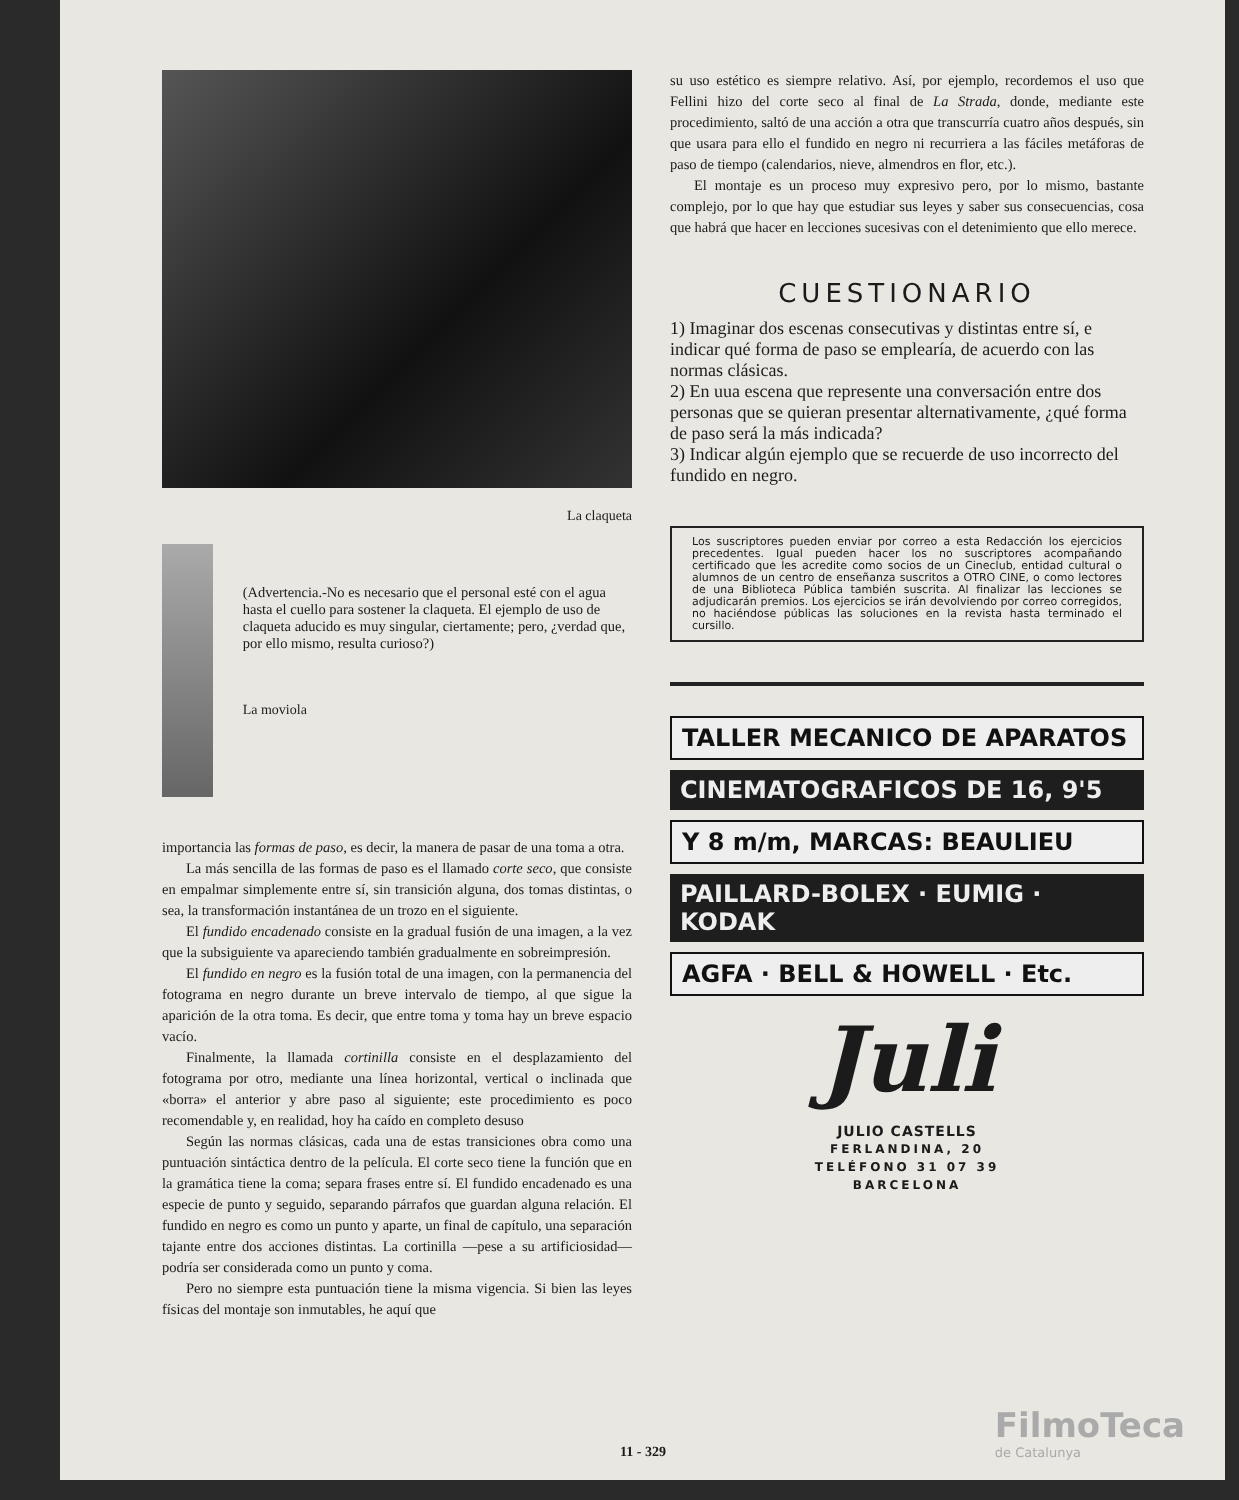La claqueta
(Advertencia.-No es necesario que el personal esté con el agua hasta el cuello para sostener la claqueta. El ejemplo de uso de claqueta aducido es muy singular, ciertamente; pero, ¿verdad que, por ello mismo, resulta curioso?)
La moviola
importancia las formas de paso, es decir, la manera de pasar de una toma a otra.
La más sencilla de las formas de paso es el llamado corte seco, que consiste en empalmar simplemente entre sí, sin transición alguna, dos tomas distintas, o sea, la transformación instantánea de un trozo en el siguiente.
El fundido encadenado consiste en la gradual fusión de una imagen, a la vez que la subsiguiente va apareciendo también gradualmente en sobreimpresión.
El fundido en negro es la fusión total de una imagen, con la permanencia del fotograma en negro durante un breve intervalo de tiempo, al que sigue la aparición de la otra toma. Es decir, que entre toma y toma hay un breve espacio vacío.
Finalmente, la llamada cortinilla consiste en el desplazamiento del fotograma por otro, mediante una línea horizontal, vertical o inclinada que «borra» el anterior y abre paso al siguiente; este procedimiento es poco recomendable y, en realidad, hoy ha caído en completo desuso
Según las normas clásicas, cada una de estas transiciones obra como una puntuación sintáctica dentro de la película. El corte seco tiene la función que en la gramática tiene la coma; separa frases entre sí. El fundido encadenado es una especie de punto y seguido, separando párrafos que guardan alguna relación. El fundido en negro es como un punto y aparte, un final de capítulo, una separación tajante entre dos acciones distintas. La cortinilla —pese a su artificiosidad— podría ser considerada como un punto y coma.
Pero no siempre esta puntuación tiene la misma vigencia. Si bien las leyes físicas del montaje son inmutables, he aquí que
su uso estético es siempre relativo. Así, por ejemplo, recordemos el uso que Fellini hizo del corte seco al final de La Strada, donde, mediante este procedimiento, saltó de una acción a otra que transcurría cuatro años después, sin que usara para ello el fundido en negro ni recurriera a las fáciles metáforas de paso de tiempo (calendarios, nieve, almendros en flor, etc.).
El montaje es un proceso muy expresivo pero, por lo mismo, bastante complejo, por lo que hay que estudiar sus leyes y saber sus consecuencias, cosa que habrá que hacer en lecciones sucesivas con el detenimiento que ello merece.
CUESTIONARIO
1) Imaginar dos escenas consecutivas y distintas entre sí, e indicar qué forma de paso se emplearía, de acuerdo con las normas clásicas.
2) En uua escena que represente una conversación entre dos personas que se quieran presentar alternativamente, ¿qué forma de paso será la más indicada?
3) Indicar algún ejemplo que se recuerde de uso incorrecto del fundido en negro.
Los suscriptores pueden enviar por correo a esta Redacción los ejercicios precedentes. Igual pueden hacer los no suscriptores acompañando certificado que les acredite como socios de un Cineclub, entidad cultural o alumnos de un centro de enseñanza suscritos a OTRO CINE, o como lectores de una Biblioteca Pública también suscrita. Al finalizar las lecciones se adjudicarán premios. Los ejercicios se irán devolviendo por correo corregidos, no haciéndose públicas las soluciones en la revista hasta terminado el cursillo.
TALLER MECANICO DE APARATOS
CINEMATOGRAFICOS DE 16, 9'5
Y 8 m/m, MARCAS: BEAULIEU
PAILLARD-BOLEX · EUMIG · KODAK
AGFA · BELL & HOWELL · Etc.
Juli
JULIO CASTELLS
FERLANDINA, 20
TELÉFONO 31 07 39
BARCELONA
11 - 329
FilmoTeca
de Catalunya